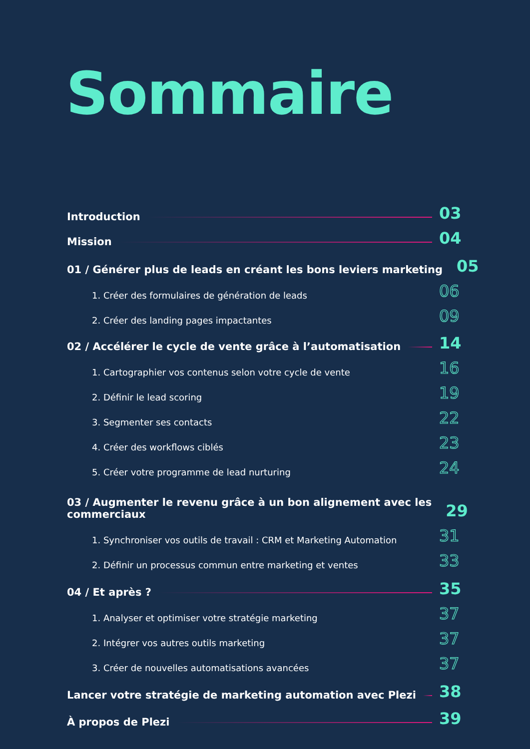Sommaire
Introduction 03
Mission 04
01 / Générer plus de leads en créant les bons leviers marketing 05
1. Créer des formulaires de génération de leads 06
2. Créer des landing pages impactantes 09
02 / Accélérer le cycle de vente grâce à l’automatisation 14
1. Cartographier vos contenus selon votre cycle de vente 16
2. Définir le lead scoring 19
3. Segmenter ses contacts 22
4. Créer des workflows ciblés 23
5. Créer votre programme de lead nurturing 24
03 / Augmenter le revenu grâce à un bon alignement avec les
commerciaux 29
1. Synchroniser vos outils de travail : CRM et Marketing Automation 31
2. Définir un processus commun entre marketing et ventes 33
04 / Et après ? 35
1. Analyser et optimiser votre stratégie marketing 37
2. Intégrer vos autres outils marketing 37
3. Créer de nouvelles automatisations avancées 37
Lancer votre stratégie de marketing automation avec Plezi 38
À propos de Plezi 39